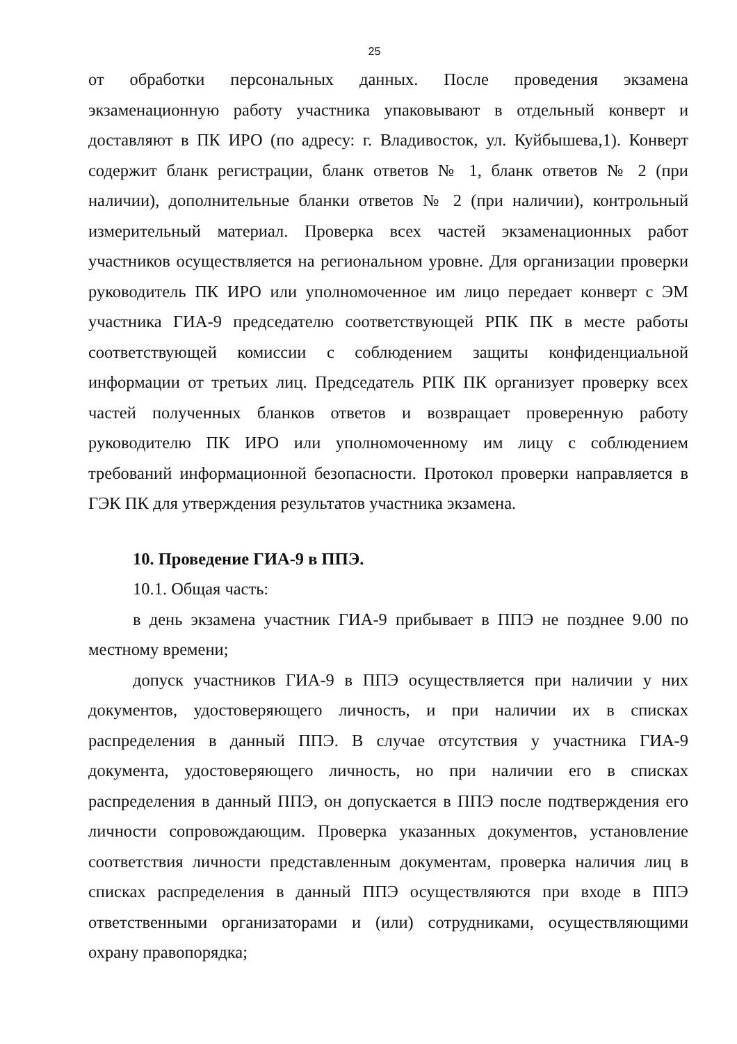25
от обработки персональных данных. После проведения экзамена экзаменационную работу участника упаковывают в отдельный конверт и доставляют в ПК ИРО (по адресу: г. Владивосток, ул. Куйбышева,1). Конверт содержит бланк регистрации, бланк ответов № 1, бланк ответов № 2 (при наличии), дополнительные бланки ответов № 2 (при наличии), контрольный измерительный материал. Проверка всех частей экзаменационных работ участников осуществляется на региональном уровне. Для организации проверки руководитель ПК ИРО или уполномоченное им лицо передает конверт с ЭМ участника ГИА-9 председателю соответствующей РПК ПК в месте работы соответствующей комиссии с соблюдением защиты конфиденциальной информации от третьих лиц. Председатель РПК ПК организует проверку всех частей полученных бланков ответов и возвращает проверенную работу руководителю ПК ИРО или уполномоченному им лицу с соблюдением требований информационной безопасности. Протокол проверки направляется в ГЭК ПК для утверждения результатов участника экзамена.
10. Проведение ГИА-9 в ППЭ.
10.1. Общая часть:
в день экзамена участник ГИА-9 прибывает в ППЭ не позднее 9.00 по местному времени;
допуск участников ГИА-9 в ППЭ осуществляется при наличии у них документов, удостоверяющего личность, и при наличии их в списках распределения в данный ППЭ. В случае отсутствия у участника ГИА-9 документа, удостоверяющего личность, но при наличии его в списках распределения в данный ППЭ, он допускается в ППЭ после подтверждения его личности сопровождающим. Проверка указанных документов, установление соответствия личности представленным документам, проверка наличия лиц в списках распределения в данный ППЭ осуществляются при входе в ППЭ ответственными организаторами и (или) сотрудниками, осуществляющими охрану правопорядка;